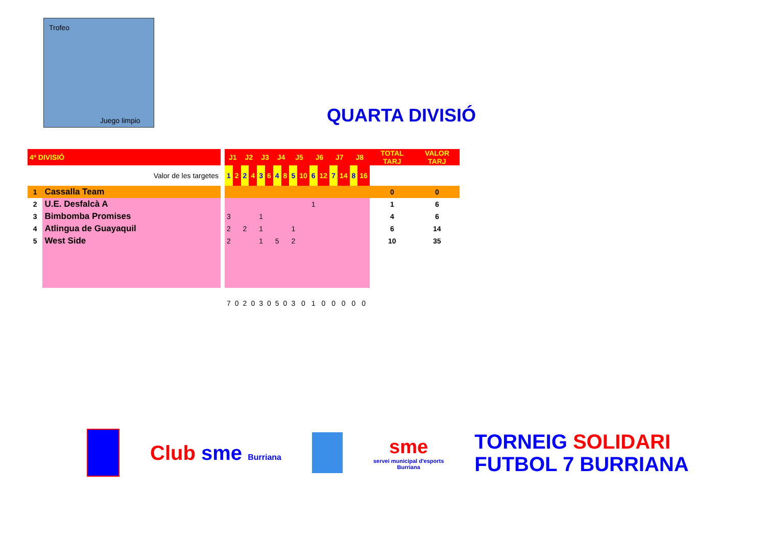Trofeo
Juego limpio
QUARTA DIVISIÓ
| 4ª DIVISIÓ | | | J1 | | J2 | | J3 | | J4 | | J5 | | J6 | | J7 | | J8 | | TOTAL TARJ | VALOR TARJ |
| --- | --- | --- | --- | --- | --- | --- | --- | --- | --- | --- | --- | --- | --- | --- | --- | --- | --- | --- | --- | --- |
| Valor de les targetes | | | 1 | 2 | 2 | 4 | 3 | 6 | 4 | 8 | 5 | 10 | 6 | 12 | 7 | 14 | 8 | 16 | | |
| 1 | Cassalla Team | | | | | | | | | | | | | | | | | | 0 | 0 |
| 2 | U.E. Desfalcà A | | | | | | | | | | | | 1 | | | | | | 1 | 6 |
| 3 | Bimbomba Promises | | 3 | | | | 1 | | | | | | | | | | | | 4 | 6 |
| 4 | Atlingua de Guayaquil | | 2 | | 2 | | 1 | | | | 1 | | | | | | | | 6 | 14 |
| 5 | West Side | | 2 | | | | 1 | | 5 | | 2 | | | | | | | | 10 | 35 |
| | | | 7 | 0 | 2 | 0 | 3 | 0 | 5 | 0 | 3 | 0 | 1 | 0 | 0 | 0 | 0 | 0 | | |
Club sme Burriana
sme
servei municipal d'esports
Burriana
TORNEIG SOLIDARI
FUTBOL 7 BURRIANA